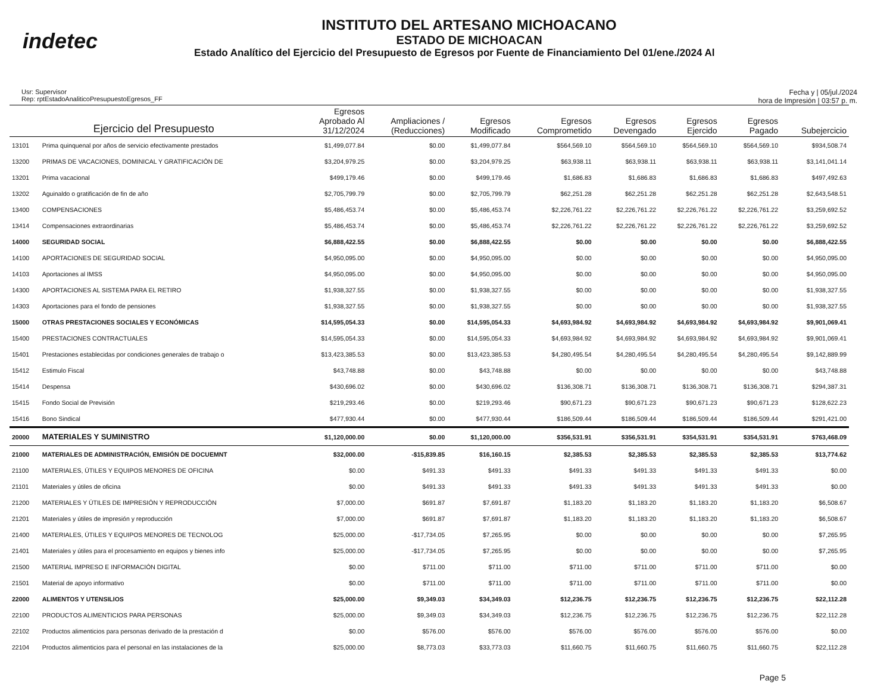indetec
INSTITUTO DEL ARTESANO MICHOACANO
ESTADO DE MICHOACAN
Estado Analítico del Ejercicio del Presupuesto de Egresos por Fuente de Financiamiento Del 01/ene./2024 Al
Usr: Supervisor
Rep: rptEstadoAnaliticoPresupuestoEgresos_FF
Fecha y | 05/jul./2024
hora de Impresión | 03:57 p. m.
| | Ejercicio del Presupuesto | Egresos Aprobado Al 31/12/2024 | Ampliaciones / (Reducciones) | Egresos Modificado | Egresos Comprometido | Egresos Devengado | Egresos Ejercido | Egresos Pagado | Subejercicio |
| --- | --- | --- | --- | --- | --- | --- | --- | --- | --- |
| 13101 | Prima quinquenal por años de servicio efectivamente prestados | $1,499,077.84 | $0.00 | $1,499,077.84 | $564,569.10 | $564,569.10 | $564,569.10 | $564,569.10 | $934,508.74 |
| 13200 | PRIMAS DE VACACIONES, DOMINICAL Y GRATIFICACIÓN DE | $3,204,979.25 | $0.00 | $3,204,979.25 | $63,938.11 | $63,938.11 | $63,938.11 | $63,938.11 | $3,141,041.14 |
| 13201 | Prima vacacional | $499,179.46 | $0.00 | $499,179.46 | $1,686.83 | $1,686.83 | $1,686.83 | $1,686.83 | $497,492.63 |
| 13202 | Aguinaldo o gratificación de fin de año | $2,705,799.79 | $0.00 | $2,705,799.79 | $62,251.28 | $62,251.28 | $62,251.28 | $62,251.28 | $2,643,548.51 |
| 13400 | COMPENSACIONES | $5,486,453.74 | $0.00 | $5,486,453.74 | $2,226,761.22 | $2,226,761.22 | $2,226,761.22 | $2,226,761.22 | $3,259,692.52 |
| 13414 | Compensaciones extraordinarias | $5,486,453.74 | $0.00 | $5,486,453.74 | $2,226,761.22 | $2,226,761.22 | $2,226,761.22 | $2,226,761.22 | $3,259,692.52 |
| 14000 | SEGURIDAD SOCIAL | $6,888,422.55 | $0.00 | $6,888,422.55 | $0.00 | $0.00 | $0.00 | $0.00 | $6,888,422.55 |
| 14100 | APORTACIONES DE SEGURIDAD SOCIAL | $4,950,095.00 | $0.00 | $4,950,095.00 | $0.00 | $0.00 | $0.00 | $0.00 | $4,950,095.00 |
| 14103 | Aportaciones al IMSS | $4,950,095.00 | $0.00 | $4,950,095.00 | $0.00 | $0.00 | $0.00 | $0.00 | $4,950,095.00 |
| 14300 | APORTACIONES AL SISTEMA PARA EL RETIRO | $1,938,327.55 | $0.00 | $1,938,327.55 | $0.00 | $0.00 | $0.00 | $0.00 | $1,938,327.55 |
| 14303 | Aportaciones para el fondo de pensiones | $1,938,327.55 | $0.00 | $1,938,327.55 | $0.00 | $0.00 | $0.00 | $0.00 | $1,938,327.55 |
| 15000 | OTRAS PRESTACIONES SOCIALES Y ECONÓMICAS | $14,595,054.33 | $0.00 | $14,595,054.33 | $4,693,984.92 | $4,693,984.92 | $4,693,984.92 | $4,693,984.92 | $9,901,069.41 |
| 15400 | PRESTACIONES CONTRACTUALES | $14,595,054.33 | $0.00 | $14,595,054.33 | $4,693,984.92 | $4,693,984.92 | $4,693,984.92 | $4,693,984.92 | $9,901,069.41 |
| 15401 | Prestaciones establecidas por condiciones generales de trabajo o | $13,423,385.53 | $0.00 | $13,423,385.53 | $4,280,495.54 | $4,280,495.54 | $4,280,495.54 | $4,280,495.54 | $9,142,889.99 |
| 15412 | Estimulo Fiscal | $43,748.88 | $0.00 | $43,748.88 | $0.00 | $0.00 | $0.00 | $0.00 | $43,748.88 |
| 15414 | Despensa | $430,696.02 | $0.00 | $430,696.02 | $136,308.71 | $136,308.71 | $136,308.71 | $136,308.71 | $294,387.31 |
| 15415 | Fondo Social de Previsión | $219,293.46 | $0.00 | $219,293.46 | $90,671.23 | $90,671.23 | $90,671.23 | $90,671.23 | $128,622.23 |
| 15416 | Bono Sindical | $477,930.44 | $0.00 | $477,930.44 | $186,509.44 | $186,509.44 | $186,509.44 | $186,509.44 | $291,421.00 |
| 20000 | MATERIALES Y SUMINISTRO | $1,120,000.00 | $0.00 | $1,120,000.00 | $356,531.91 | $356,531.91 | $354,531.91 | $354,531.91 | $763,468.09 |
| 21000 | MATERIALES DE ADMINISTRACIÓN, EMISIÓN DE DOCUEMNT | $32,000.00 | -$15,839.85 | $16,160.15 | $2,385.53 | $2,385.53 | $2,385.53 | $2,385.53 | $13,774.62 |
| 21100 | MATERIALES, ÚTILES Y EQUIPOS MENORES DE OFICINA | $0.00 | $491.33 | $491.33 | $491.33 | $491.33 | $491.33 | $491.33 | $0.00 |
| 21101 | Materiales y útiles de oficina | $0.00 | $491.33 | $491.33 | $491.33 | $491.33 | $491.33 | $491.33 | $0.00 |
| 21200 | MATERIALES Y ÚTILES DE IMPRESIÓN Y REPRODUCCIÓN | $7,000.00 | $691.87 | $7,691.87 | $1,183.20 | $1,183.20 | $1,183.20 | $1,183.20 | $6,508.67 |
| 21201 | Materiales y útiles de impresión y reproducción | $7,000.00 | $691.87 | $7,691.87 | $1,183.20 | $1,183.20 | $1,183.20 | $1,183.20 | $6,508.67 |
| 21400 | MATERIALES, ÚTILES Y EQUIPOS MENORES DE TECNOLOG | $25,000.00 | -$17,734.05 | $7,265.95 | $0.00 | $0.00 | $0.00 | $0.00 | $7,265.95 |
| 21401 | Materiales y útiles para el procesamiento en equipos y bienes info | $25,000.00 | -$17,734.05 | $7,265.95 | $0.00 | $0.00 | $0.00 | $0.00 | $7,265.95 |
| 21500 | MATERIAL IMPRESO E INFORMACIÓN DIGITAL | $0.00 | $711.00 | $711.00 | $711.00 | $711.00 | $711.00 | $711.00 | $0.00 |
| 21501 | Material de apoyo informativo | $0.00 | $711.00 | $711.00 | $711.00 | $711.00 | $711.00 | $711.00 | $0.00 |
| 22000 | ALIMENTOS Y UTENSILIOS | $25,000.00 | $9,349.03 | $34,349.03 | $12,236.75 | $12,236.75 | $12,236.75 | $12,236.75 | $22,112.28 |
| 22100 | PRODUCTOS ALIMENTICIOS PARA PERSONAS | $25,000.00 | $9,349.03 | $34,349.03 | $12,236.75 | $12,236.75 | $12,236.75 | $12,236.75 | $22,112.28 |
| 22102 | Productos alimenticios para personas derivado de la prestación d | $0.00 | $576.00 | $576.00 | $576.00 | $576.00 | $576.00 | $576.00 | $0.00 |
| 22104 | Productos alimenticios para el personal en las instalaciones de la | $25,000.00 | $8,773.03 | $33,773.03 | $11,660.75 | $11,660.75 | $11,660.75 | $11,660.75 | $22,112.28 |
Page 5